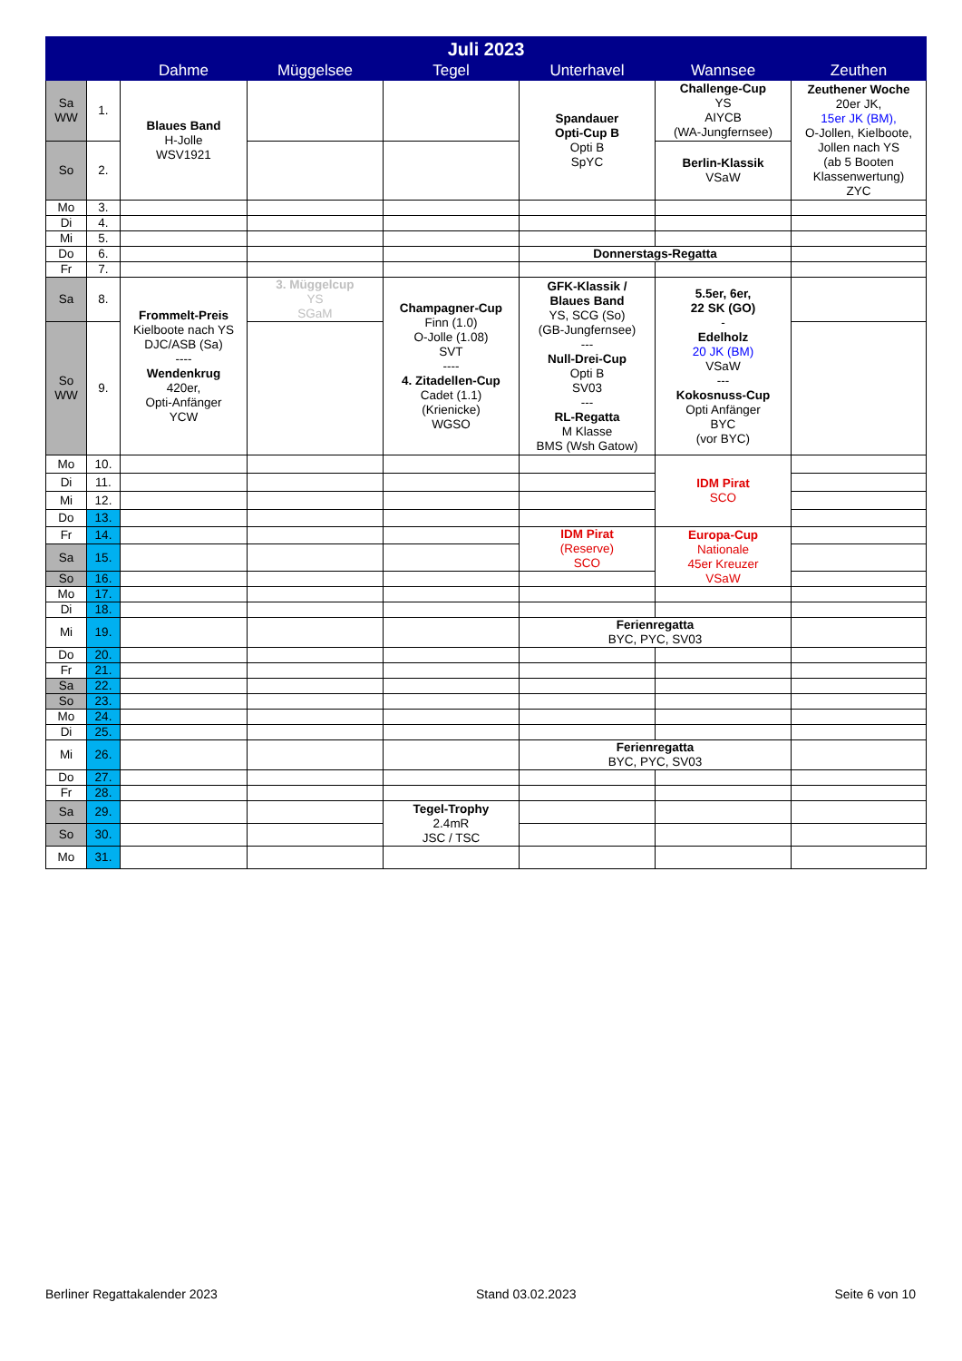| Juli 2023 | | | | | | | |
| --- | --- | --- | --- | --- | --- | --- | --- |
| | | Dahme | Müggelsee | Tegel | Unterhavel | Wannsee | Zeuthen |
| Sa WW | 1. | Blaues Band H-Jolle WSV1921 | | | Spandauer Opti-Cup B Opti B SpYC | Challenge-Cup YS AIYCB (WA-Jungfernsee) | Zeuthener Woche 20er JK, 15er JK (BM), O-Jollen, Kielboote, Jollen nach YS (ab 5 Booten Klassenwertung) ZYC |
| So | 2. | | | | | Berlin-Klassik VSaW | |
| Mo | 3. | | | | | | |
| Di | 4. | | | | | | |
| Mi | 5. | | | | | | |
| Do | 6. | | | | Donnerstags-Regatta | | |
| Fr | 7. | | | | | | |
| Sa | 8. | Frommelt-Preis Kielboote nach YS DJC/ASB (Sa) ---- Wendenkrug 420er, Opti-Anfänger YCW | 3. Müggelcup YS SGaM | Champagner-Cup Finn (1.0) O-Jolle (1.08) SVT ---- 4. Zitadellen-Cup Cadet (1.1) (Krienicke) WGSO | GFK-Klassik / Blaues Band YS, SCG (So) (GB-Jungfernsee) --- Null-Drei-Cup Opti B SV03 --- RL-Regatta M Klasse BMS (Wsh Gatow) | 5.5er, 6er, 22 SK (GO) - Edelholz 20 JK (BM) VSaW --- Kokosnuss-Cup Opti Anfänger BYC (vor BYC) | |
| So WW | 9. | | | | | | |
| Mo | 10. | | | | | IDM Pirat SCO | |
| Di | 11. | | | | | | |
| Mi | 12. | | | | | | |
| Do | 13. | | | | | | |
| Fr | 14. | | | | IDM Pirat (Reserve) SCO | Europa-Cup Nationale 45er Kreuzer VSaW | |
| Sa | 15. | | | | | | |
| So | 16. | | | | | | |
| Mo | 17. | | | | | | |
| Di | 18. | | | | | | |
| Mi | 19. | | | | Ferienregatta BYC, PYC, SV03 | | |
| Do | 20. | | | | | | |
| Fr | 21. | | | | | | |
| Sa | 22. | | | | | | |
| So | 23. | | | | | | |
| Mo | 24. | | | | | | |
| Di | 25. | | | | | | |
| Mi | 26. | | | | Ferienregatta BYC, PYC, SV03 | | |
| Do | 27. | | | | | | |
| Fr | 28. | | | | | | |
| Sa | 29. | | | Tegel-Trophy 2.4mR JSC / TSC | | | |
| So | 30. | | | | | | |
| Mo | 31. | | | | | | |
Berliner Regattakalender 2023 Stand 03.02.2023 Seite 6 von 10